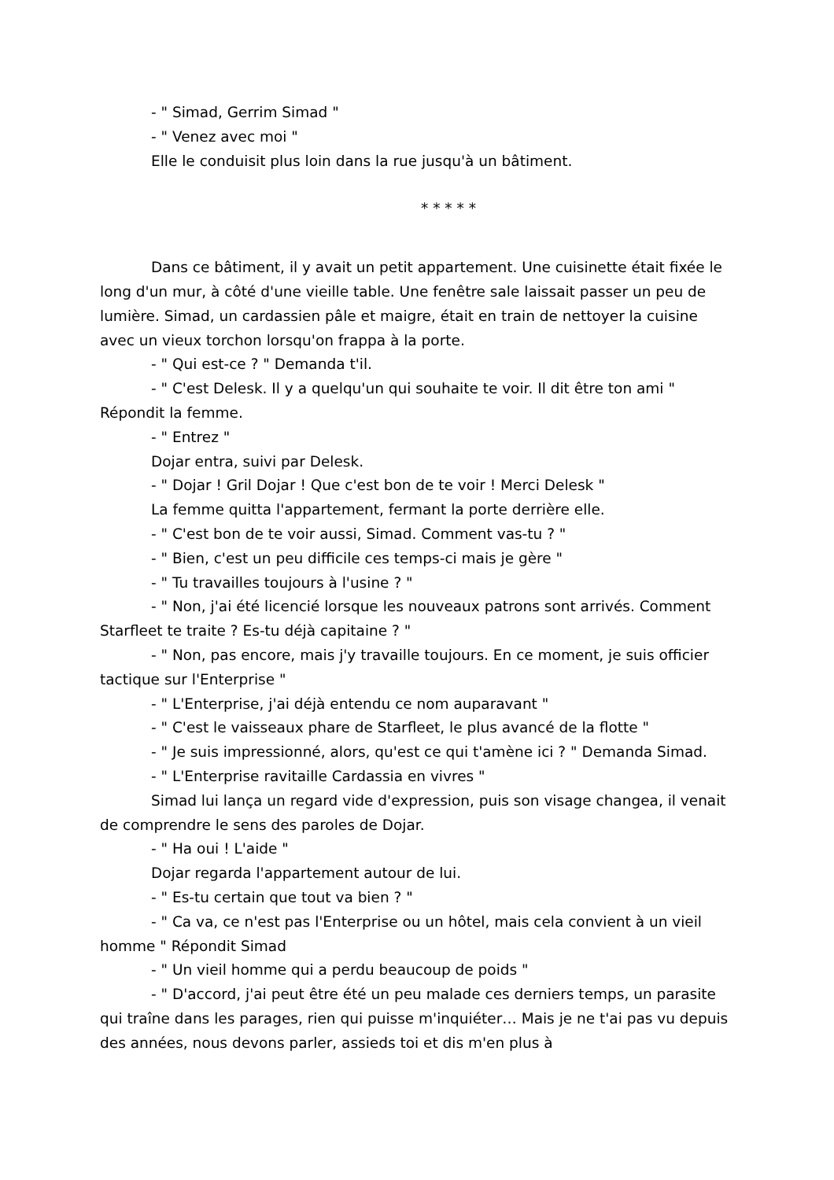- " Simad, Gerrim Simad "
- " Venez avec moi "
Elle le conduisit plus loin dans la rue jusqu'à un bâtiment.
* * * * *
Dans ce bâtiment, il y avait un petit appartement. Une cuisinette était fixée le long d'un mur, à côté d'une vieille table. Une fenêtre sale laissait passer un peu de lumière. Simad, un cardassien pâle et maigre, était en train de nettoyer la cuisine avec un vieux torchon lorsqu'on frappa à la porte.
- " Qui est-ce ? " Demanda t'il.
- " C'est Delesk. Il y a quelqu'un qui souhaite te voir. Il dit être ton ami " Répondit la femme.
- " Entrez "
Dojar entra, suivi par Delesk.
- " Dojar ! Gril Dojar ! Que c'est bon de te voir ! Merci Delesk "
La femme quitta l'appartement, fermant la porte derrière elle.
- " C'est bon de te voir aussi, Simad. Comment vas-tu ? "
- " Bien, c'est un peu difficile ces temps-ci mais je gère "
- " Tu travailles toujours à l'usine ? "
- " Non, j'ai été licencié lorsque les nouveaux patrons sont arrivés. Comment Starfleet te traite ? Es-tu déjà capitaine ? "
- " Non, pas encore, mais j'y travaille toujours. En ce moment, je suis officier tactique sur l'Enterprise "
- " L'Enterprise, j'ai déjà entendu ce nom auparavant "
- " C'est le vaisseaux phare de Starfleet, le plus avancé de la flotte "
- " Je suis impressionné, alors, qu'est ce qui t'amène ici ? " Demanda Simad.
- " L'Enterprise ravitaille Cardassia en vivres "
Simad lui lança un regard vide d'expression, puis son visage changea, il venait de comprendre le sens des paroles de Dojar.
- " Ha oui ! L'aide "
Dojar regarda l'appartement autour de lui.
- " Es-tu certain que tout va bien ? "
- " Ca va, ce n'est pas l'Enterprise ou un hôtel, mais cela convient à un vieil homme " Répondit Simad
- " Un vieil homme qui a perdu beaucoup de poids "
- " D'accord, j'ai peut être été un peu malade ces derniers temps, un parasite qui traîne dans les parages, rien qui puisse m'inquiéter… Mais je ne t'ai pas vu depuis des années, nous devons parler, assieds toi et dis m'en plus à